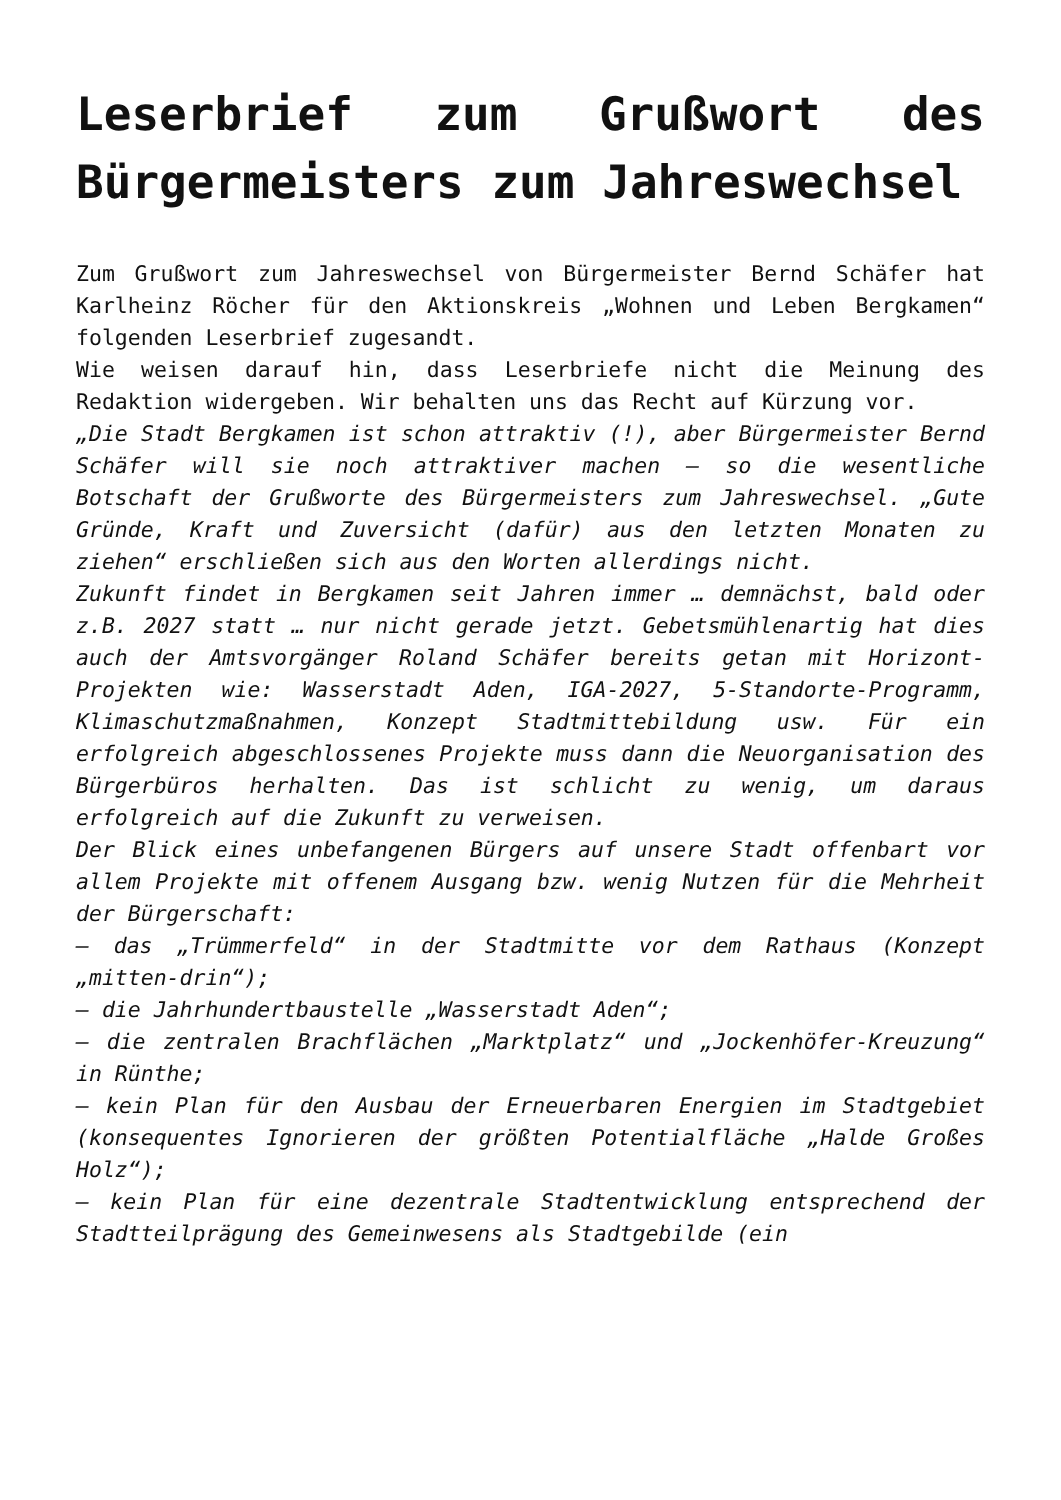Leserbrief zum Grußwort des Bürgermeisters zum Jahreswechsel
Zum Grußwort zum Jahreswechsel von Bürgermeister Bernd Schäfer hat Karlheinz Röcher für den Aktionskreis „Wohnen und Leben Bergkamen“ folgenden Leserbrief zugesandt.
Wie weisen darauf hin, dass Leserbriefe nicht die Meinung des Redaktion widergeben. Wir behalten uns das Recht auf Kürzung vor.
„Die Stadt Bergkamen ist schon attraktiv (!), aber Bürgermeister Bernd Schäfer will sie noch attraktiver machen – so die wesentliche Botschaft der Grußworte des Bürgermeisters zum Jahreswechsel. „Gute Gründe, Kraft und Zuversicht (dafür) aus den letzten Monaten zu ziehen“ erschließen sich aus den Worten allerdings nicht.
Zukunft findet in Bergkamen seit Jahren immer … demnächst, bald oder z.B. 2027 statt … nur nicht gerade jetzt. Gebetsmühlenartig hat dies auch der Amtsvorgänger Roland Schäfer bereits getan mit Horizont-Projekten wie: Wasserstadt Aden, IGA-2027, 5-Standorte-Programm, Klimaschutzmaßnahmen, Konzept Stadtmittebildung usw. Für ein erfolgreich abgeschlossenes Projekte muss dann die Neuorganisation des Bürgerbüros herhalten. Das ist schlicht zu wenig, um daraus erfolgreich auf die Zukunft zu verweisen.
Der Blick eines unbefangenen Bürgers auf unsere Stadt offenbart vor allem Projekte mit offenem Ausgang bzw. wenig Nutzen für die Mehrheit der Bürgerschaft:
– das „Trümmerfeld“ in der Stadtmitte vor dem Rathaus (Konzept „mitten-drin“);
– die Jahrhundertbaustelle „Wasserstadt Aden“;
– die zentralen Brachflächen „Marktplatz“ und „Jockenhöfer-Kreuzung“ in Rünthe;
– kein Plan für den Ausbau der Erneuerbaren Energien im Stadtgebiet (konsequentes Ignorieren der größten Potentialfläche „Halde Großes Holz“);
– kein Plan für eine dezentrale Stadtentwicklung entsprechend der Stadtteilprägung des Gemeinwesens als Stadtgebilde (ein